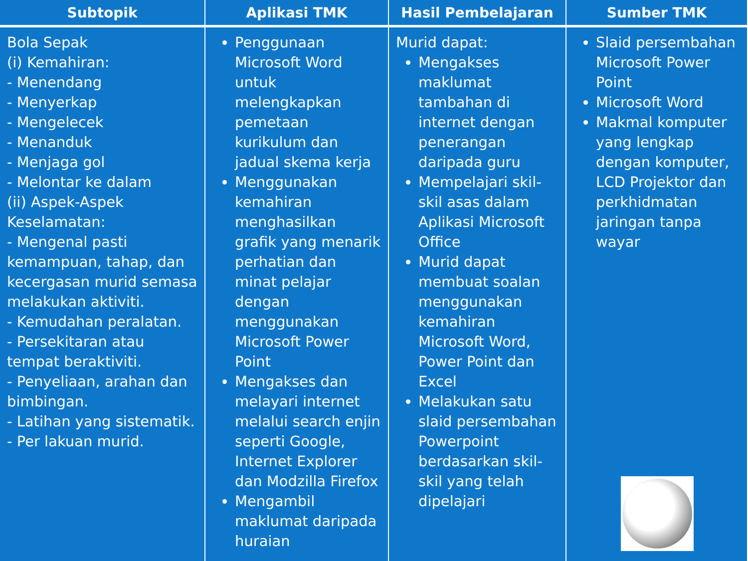| Subtopik | Aplikasi TMK | Hasil Pembelajaran | Sumber TMK |
| --- | --- | --- | --- |
| Bola Sepak (i) Kemahiran: - Menendang - Menyerkap - Mengelecek - Menanduk - Menjaga gol - Melontar ke dalam (ii) Aspek-Aspek Keselamatan: - Mengenal pasti kemampuan, tahap, dan kecergasan murid semasa melakukan aktiviti. - Kemudahan peralatan. - Persekitaran atau tempat beraktiviti. - Penyeliaan, arahan dan bimbingan. - Latihan yang sistematik. - Per lakuan murid. | Penggunaan Microsoft Word untuk melengkapkan pemetaan kurikulum dan jadual skema kerja Menggunakan kemahiran menghasilkan grafik yang menarik perhatian dan minat pelajar dengan menggunakan Microsoft Power Point Mengakses dan melayari internet melalui search enjin seperti Google, Internet Explorer dan Modzilla Firefox Mengambil maklumat daripada huraian | Murid dapat: Mengakses maklumat tambahan di internet dengan penerangan daripada guru Mempelajari skil-skil asas dalam Aplikasi Microsoft Office Murid dapat membuat soalan menggunakan kemahiran Microsoft Word, Power Point dan Excel Melakukan satu slaid persembahan Powerpoint berdasarkan skil-skil yang telah dipelajari | Slaid persembahan Microsoft Power Point Microsoft Word Makmal komputer yang lengkap dengan komputer, LCD Projektor dan perkhidmatan jaringan tanpa wayar |